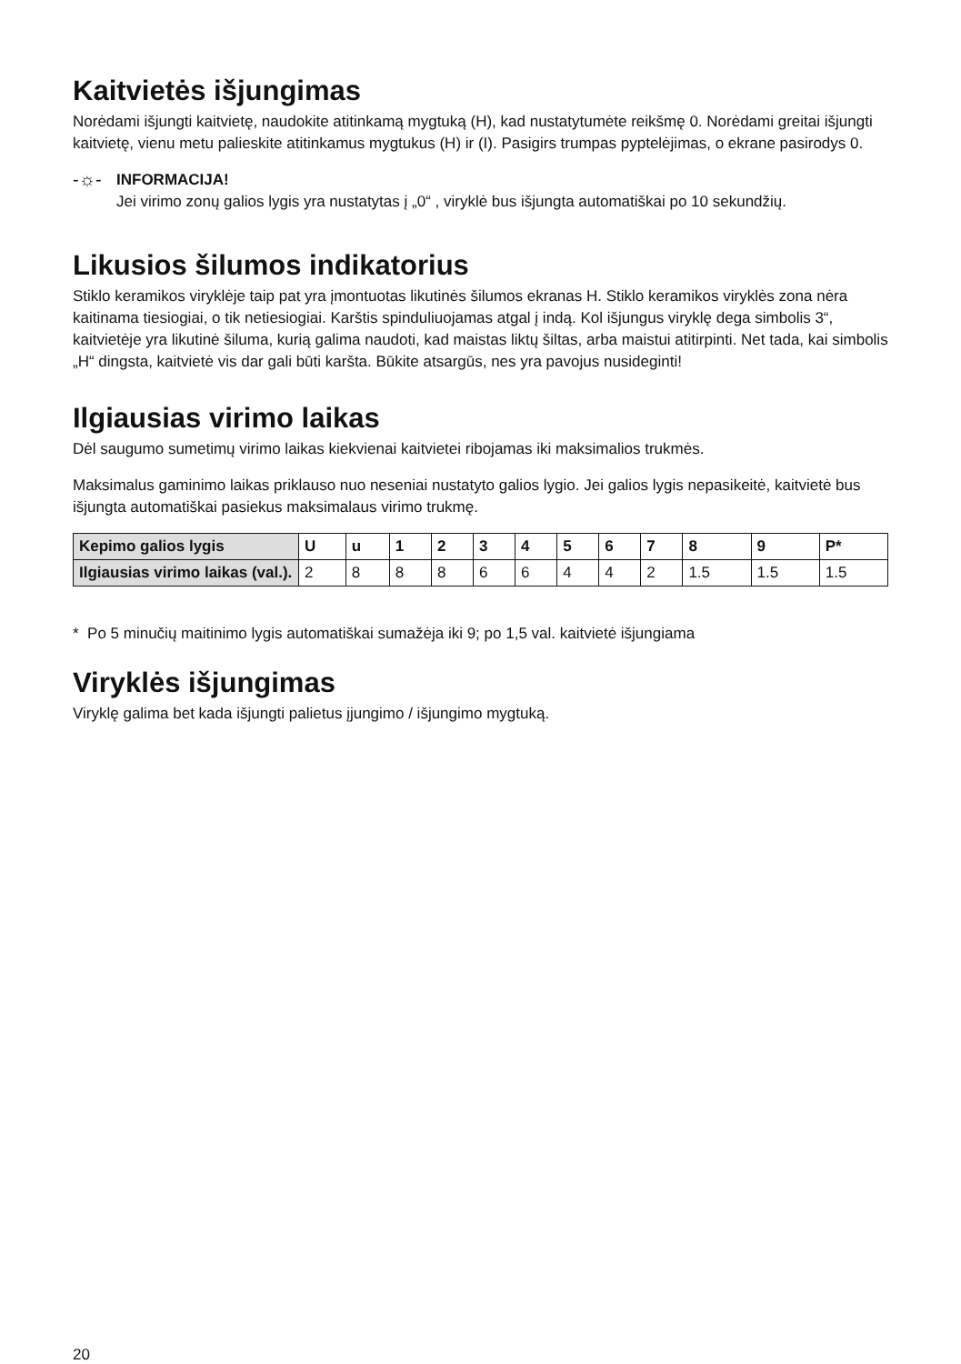Kaitvietės išjungimas
Norėdami išjungti kaitvietę, naudokite atitinkamą mygtuką (H), kad nustatytumėte reikšmę 0. Norėdami greitai išjungti kaitvietę, vienu metu palieskite atitinkamus mygtukus (H) ir (I). Pasigirs trumpas pyptelėjimas, o ekrane pasirodys 0.
-☼-
INFORMACIJA!
Jei virimo zonų galios lygis yra nustatytas į „0“ , viryklė bus išjungta automatiškai po 10 sekundžių.
Likusios šilumos indikatorius
Stiklo keramikos viryklėje taip pat yra įmontuotas likutinės šilumos ekranas H. Stiklo keramikos viryklės zona nėra kaitinama tiesiogiai, o tik netiesiogiai. Karštis spinduliuojamas atgal į indą. Kol išjungus viryklę dega simbolis 3“, kaitvietėje yra likutinė šiluma, kurią galima naudoti, kad maistas liktų šiltas, arba maistui atitirpinti. Net tada, kai simbolis „H“ dingsta, kaitvietė vis dar gali būti karšta. Būkite atsargūs, nes yra pavojus nusideginti!
Ilgiausias virimo laikas
Dėl saugumo sumetimų virimo laikas kiekvienai kaitvietei ribojamas iki maksimalios trukmės.
Maksimalus gaminimo laikas priklauso nuo neseniai nustatyto galios lygio. Jei galios lygis nepasikeitė, kaitvietė bus išjungta automatiškai pasiekus maksimalaus virimo trukmę.
| Kepimo galios lygis | U | u | 1 | 2 | 3 | 4 | 5 | 6 | 7 | 8 | 9 | P* |
| --- | --- | --- | --- | --- | --- | --- | --- | --- | --- | --- | --- | --- |
| Ilgiausias virimo laikas (val.). | 2 | 8 | 8 | 8 | 6 | 6 | 4 | 4 | 2 | 1.5 | 1.5 | 1.5 |
* Po 5 minučių maitinimo lygis automatiškai sumažėja iki 9; po 1,5 val. kaitvietė išjungiama
Viryklės išjungimas
Viryklę galima bet kada išjungti palietus įjungimo / išjungimo mygtuką.
20